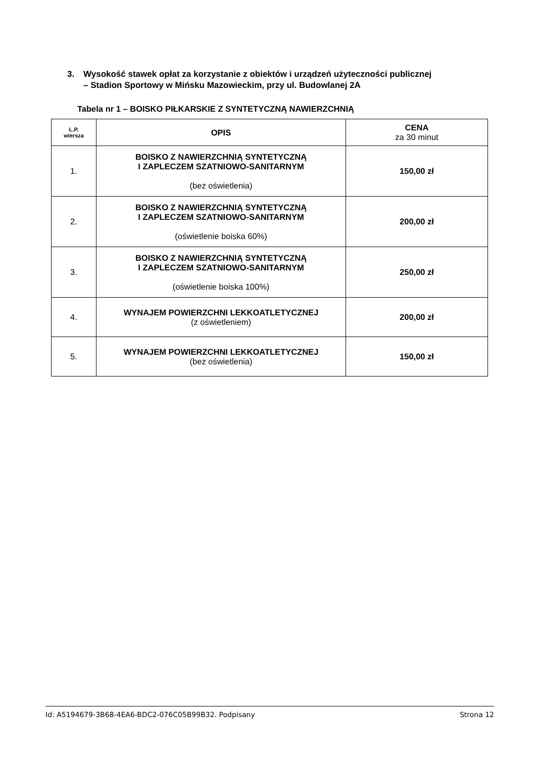3. Wysokość stawek opłat za korzystanie z obiektów i urządzeń użyteczności publicznej
– Stadion Sportowy w Mińsku Mazowieckim, przy ul. Budowlanej 2A
Tabela nr 1 – BOISKO PIŁKARSKIE Z SYNTETYCZNĄ NAWIERZCHNIĄ
| L.P. wiersza | OPIS | CENA za 30 minut |
| --- | --- | --- |
| 1. | BOISKO Z NAWIERZCHNIĄ SYNTETYCZNĄ I ZAPLECZEM SZATNIOWO-SANITARNYM (bez oświetlenia) | 150,00 zł |
| 2. | BOISKO Z NAWIERZCHNIĄ SYNTETYCZNĄ I ZAPLECZEM SZATNIOWO-SANITARNYM (oświetlenie boiska 60%) | 200,00 zł |
| 3. | BOISKO Z NAWIERZCHNIĄ SYNTETYCZNĄ I ZAPLECZEM SZATNIOWO-SANITARNYM (oświetlenie boiska 100%) | 250,00 zł |
| 4. | WYNAJEM POWIERZCHNI LEKKOATLETYCZNEJ (z oświetleniem) | 200,00 zł |
| 5. | WYNAJEM POWIERZCHNI LEKKOATLETYCZNEJ (bez oświetlenia) | 150,00 zł |
Id: A5194679-3B68-4EA6-BDC2-076C05B99B32. Podpisany Strona 12